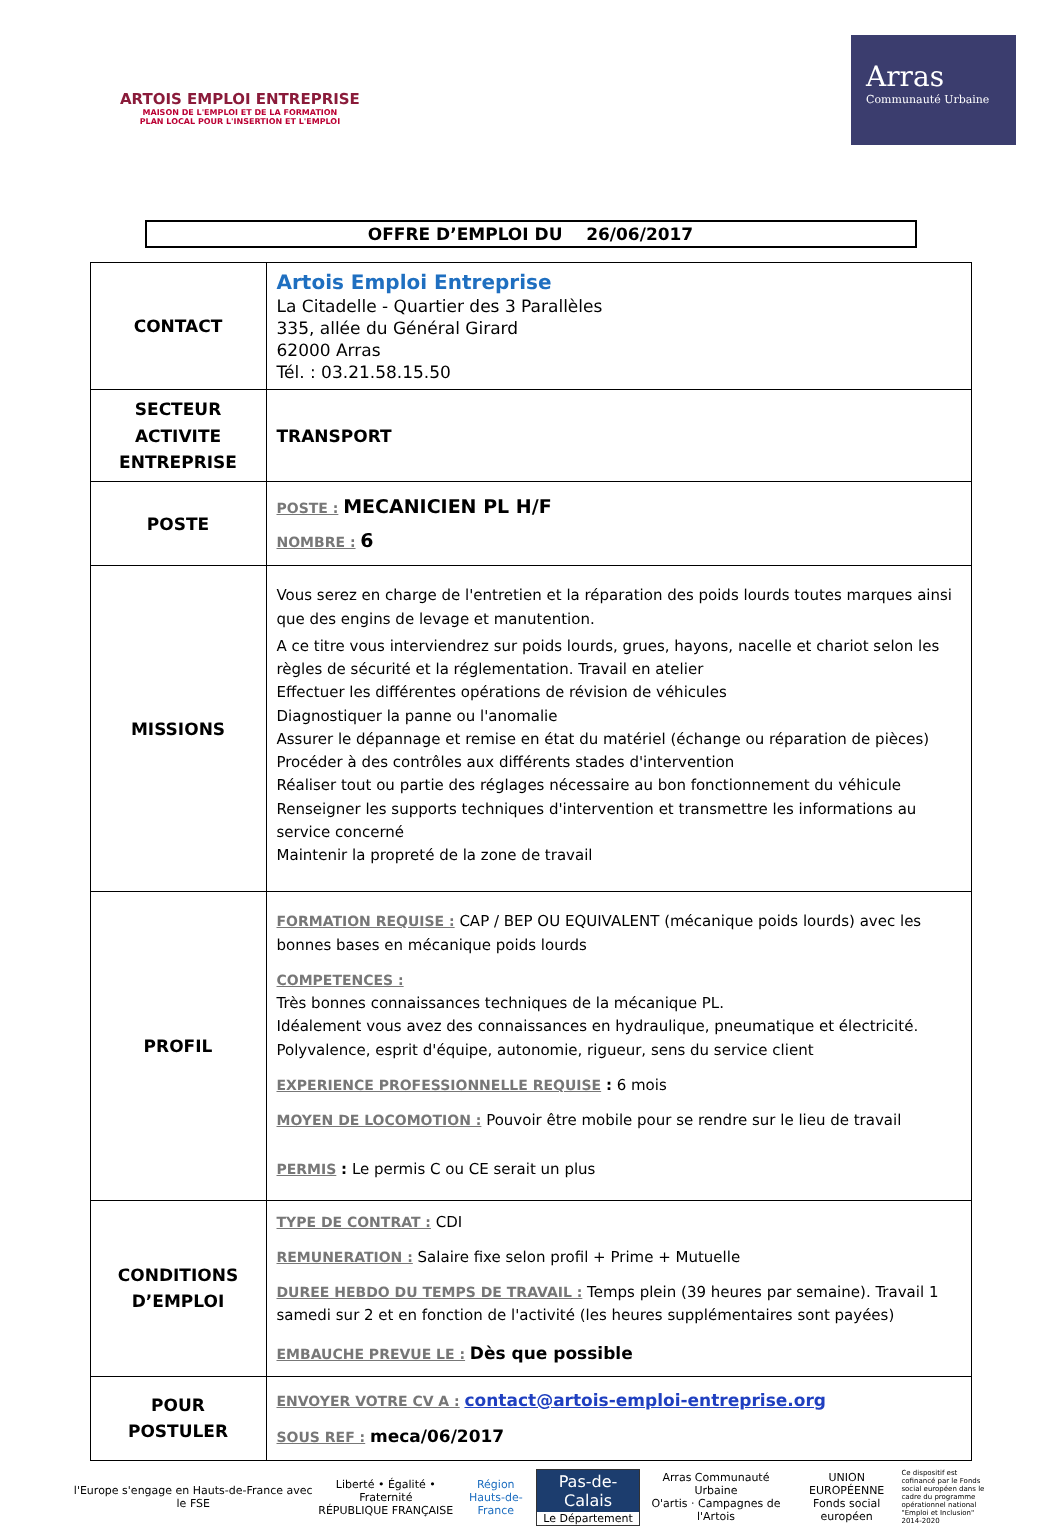ARTOIS EMPLOI ENTREPRISE
MAISON DE L'EMPLOI ET DE LA FORMATION
PLAN LOCAL POUR L'INSERTION ET L'EMPLOI
Arras
Communauté Urbaine
OFFRE D’EMPLOI DU 26/06/2017
| CONTACT | Artois Emploi Entreprise La Citadelle - Quartier des 3 Parallèles 335, allée du Général Girard 62000 Arras Tél. : 03.21.58.15.50 |
| SECTEUR ACTIVITE ENTREPRISE | TRANSPORT |
| POSTE | POSTE : MECANICIEN PL H/F NOMBRE : 6 |
| MISSIONS | Vous serez en charge de l'entretien et la réparation des poids lourds toutes marques ainsi que des engins de levage et manutention. A ce titre vous interviendrez sur poids lourds, grues, hayons, nacelle et chariot selon les règles de sécurité et la réglementation. Travail en atelier Effectuer les différentes opérations de révision de véhicules Diagnostiquer la panne ou l'anomalie Assurer le dépannage et remise en état du matériel (échange ou réparation de pièces) Procéder à des contrôles aux différents stades d'intervention Réaliser tout ou partie des réglages nécessaire au bon fonctionnement du véhicule Renseigner les supports techniques d'intervention et transmettre les informations au service concerné Maintenir la propreté de la zone de travail |
| PROFIL | FORMATION REQUISE : CAP / BEP OU EQUIVALENT (mécanique poids lourds) avec les bonnes bases en mécanique poids lourds COMPETENCES : Très bonnes connaissances techniques de la mécanique PL. Idéalement vous avez des connaissances en hydraulique, pneumatique et électricité. Polyvalence, esprit d'équipe, autonomie, rigueur, sens du service client EXPERIENCE PROFESSIONNELLE REQUISE : 6 mois MOYEN DE LOCOMOTION : Pouvoir être mobile pour se rendre sur le lieu de travail PERMIS : Le permis C ou CE serait un plus |
| CONDITIONS D’EMPLOI | TYPE DE CONTRAT : CDI REMUNERATION : Salaire fixe selon profil + Prime + Mutuelle DUREE HEBDO DU TEMPS DE TRAVAIL : Temps plein (39 heures par semaine). Travail 1 samedi sur 2 et en fonction de l'activité (les heures supplémentaires sont payées) EMBAUCHE PREVUE LE : Dès que possible |
| POUR POSTULER | ENVOYER VOTRE CV A : contact@artois-emploi-entreprise.org SOUS REF : meca/06/2017 |
l'Europe s'engage en Hauts-de-France avec le FSE
Liberté • Égalité • Fraternité
RÉPUBLIQUE FRANÇAISE
Région
Hauts-de-France
Pas-de-Calais
Le Département
Arras Communauté Urbaine
O'artis · Campagnes de l'Artois
UNION EUROPÉENNE
Fonds social européen
Ce dispositif est cofinancé par le Fonds social européen dans le cadre du programme opérationnel national "Emploi et Inclusion" 2014-2020